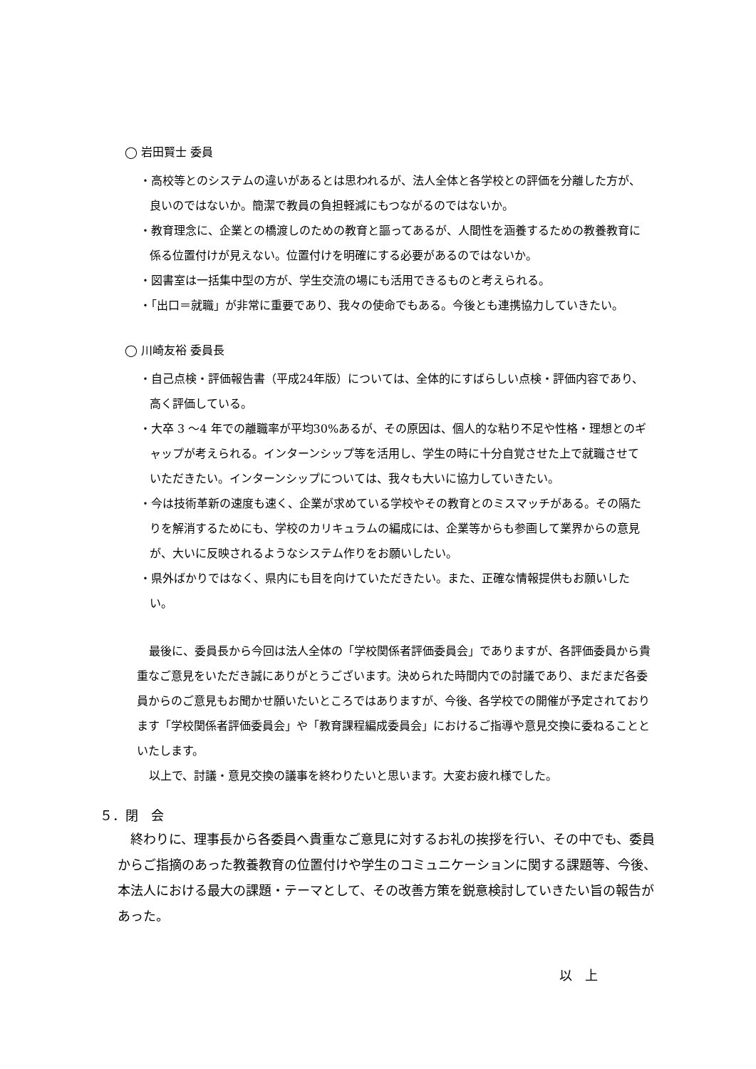◯ 岩田賢士 委員
・高校等とのシステムの違いがあるとは思われるが、法人全体と各学校との評価を分離した方が、良いのではないか。簡潔で教員の負担軽減にもつながるのではないか。
・教育理念に、企業との橋渡しのための教育と謳ってあるが、人間性を涵養するための教養教育に係る位置付けが見えない。位置付けを明確にする必要があるのではないか。
・図書室は一括集中型の方が、学生交流の場にも活用できるものと考えられる。
・「出口＝就職」が非常に重要であり、我々の使命でもある。今後とも連携協力していきたい。
◯ 川崎友裕 委員長
・自己点検・評価報告書（平成24年版）については、全体的にすばらしい点検・評価内容であり、高く評価している。
・大卒 3 ～4 年での離職率が平均30%あるが、その原因は、個人的な粘り不足や性格・理想とのギャップが考えられる。インターンシップ等を活用し、学生の時に十分自覚させた上で就職させていただきたい。インターンシップについては、我々も大いに協力していきたい。
・今は技術革新の速度も速く、企業が求めている学校やその教育とのミスマッチがある。その隔たりを解消するためにも、学校のカリキュラムの編成には、企業等からも参画して業界からの意見が、大いに反映されるようなシステム作りをお願いしたい。
・県外ばかりではなく、県内にも目を向けていただきたい。また、正確な情報提供もお願いしたい。
最後に、委員長から今回は法人全体の「学校関係者評価委員会」でありますが、各評価委員から貴重なご意見をいただき誠にありがとうございます。決められた時間内での討議であり、まだまだ各委員からのご意見もお聞かせ願いたいところではありますが、今後、各学校での開催が予定されております「学校関係者評価委員会」や「教育課程編成委員会」におけるご指導や意見交換に委ねることといたします。
以上で、討議・意見交換の議事を終わりたいと思います。大変お疲れ様でした。
５．閉　会
終わりに、理事長から各委員へ貴重なご意見に対するお礼の挨拶を行い、その中でも、委員からご指摘のあった教養教育の位置付けや学生のコミュニケーションに関する課題等、今後、本法人における最大の課題・テーマとして、その改善方策を鋭意検討していきたい旨の報告があった。
以　上